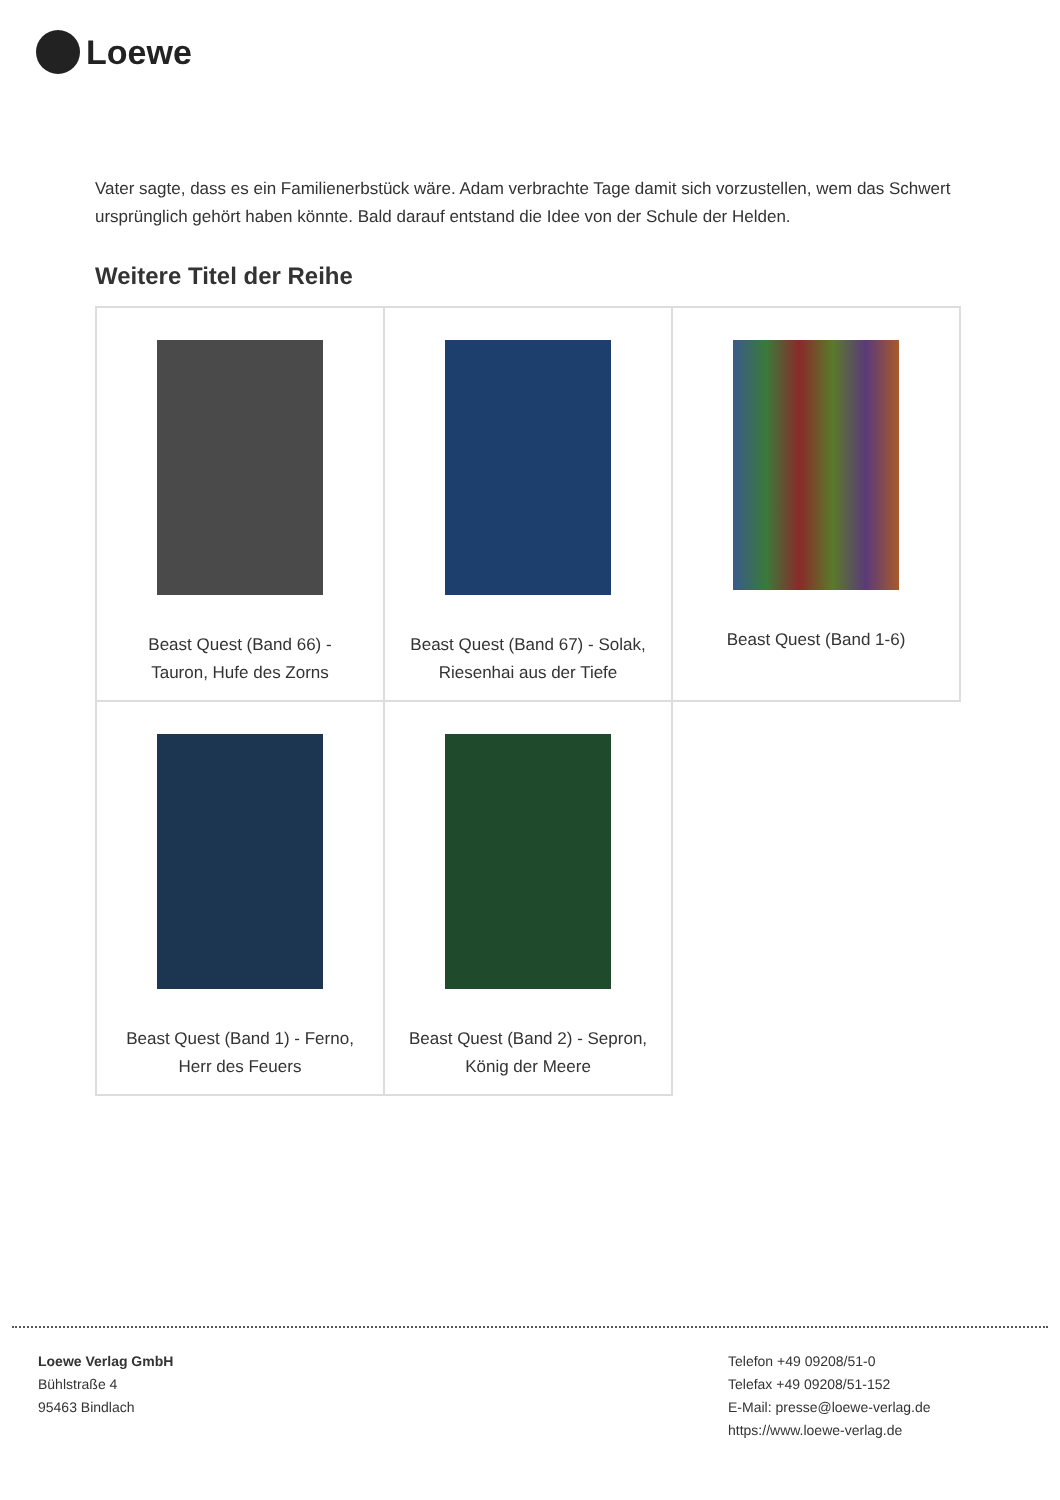Loewe
Vater sagte, dass es ein Familienerbstück wäre. Adam verbrachte Tage damit sich vorzustellen, wem das Schwert ursprünglich gehört haben könnte. Bald darauf entstand die Idee von der Schule der Helden.
Weitere Titel der Reihe
| Beast Quest (Band 66) - Tauron, Hufe des Zorns | Beast Quest (Band 67) - Solak, Riesenhai aus der Tiefe | Beast Quest (Band 1-6) |
| Beast Quest (Band 1) - Ferno, Herr des Feuers | Beast Quest (Band 2) - Sepron, König der Meere | |
Loewe Verlag GmbH
Bühlstraße 4
95463 Bindlach
Telefon +49 09208/51-0
Telefax +49 09208/51-152
E-Mail: presse@loewe-verlag.de
https://www.loewe-verlag.de